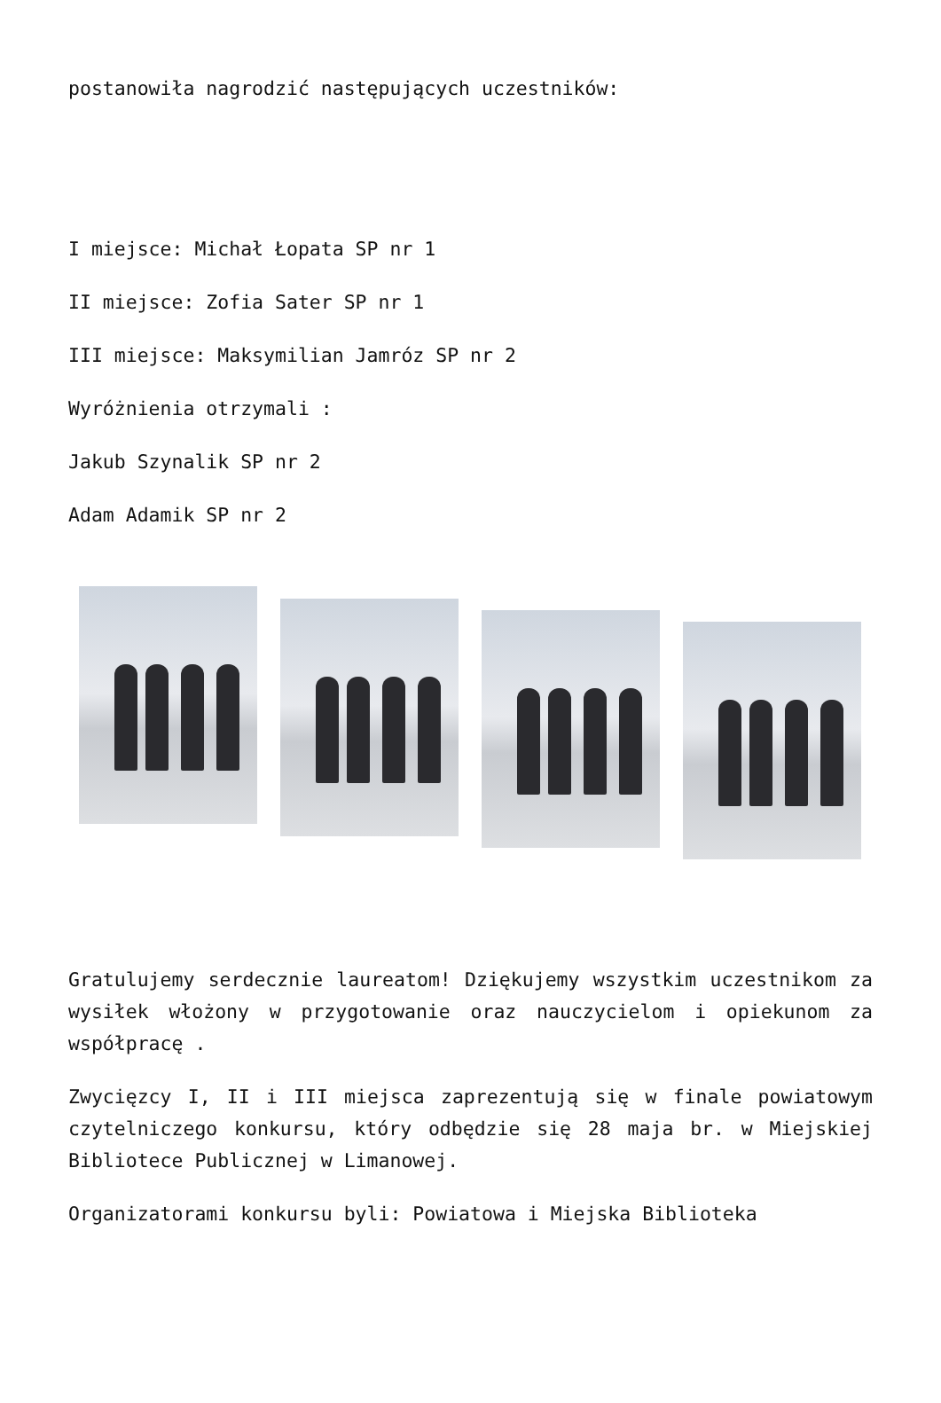postanowiła nagrodzić następujących uczestników:
I miejsce: Michał Łopata SP nr 1
II miejsce: Zofia Sater SP nr 1
III miejsce: Maksymilian Jamróz SP nr 2
Wyróżnienia otrzymali :
Jakub Szynalik SP nr 2
Adam Adamik SP nr 2
Gratulujemy serdecznie laureatom! Dziękujemy wszystkim uczestnikom za wysiłek włożony w przygotowanie oraz nauczycielom i opiekunom za współpracę .
Zwycięzcy I, II i III miejsca zaprezentują się w finale powiatowym czytelniczego konkursu, który odbędzie się 28 maja br. w Miejskiej Bibliotece Publicznej w Limanowej.
Organizatorami konkursu byli: Powiatowa i Miejska Biblioteka